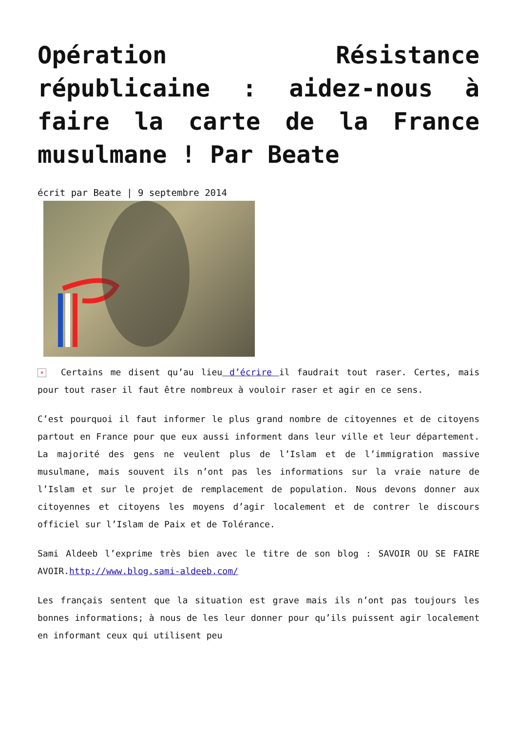Opération Résistance républicaine : aidez-nous à faire la carte de la France musulmane ! Par Beate
écrit par Beate | 9 septembre 2014
× Certains me disent qu’au lieu d’écrire il faudrait tout raser. Certes, mais pour tout raser il faut être nombreux à vouloir raser et agir en ce sens.
C’est pourquoi il faut informer le plus grand nombre de citoyennes et de citoyens partout en France pour que eux aussi informent dans leur ville et leur département. La majorité des gens ne veulent plus de l’Islam et de l’immigration massive musulmane, mais souvent ils n’ont pas les informations sur la vraie nature de l’Islam et sur le projet de remplacement de population. Nous devons donner aux citoyennes et citoyens les moyens d’agir localement et de contrer le discours officiel sur l’Islam de Paix et de Tolérance.
Sami Aldeeb l’exprime très bien avec le titre de son blog : SAVOIR OU SE FAIRE AVOIR.http://www.blog.sami-aldeeb.com/
Les français sentent que la situation est grave mais ils n’ont pas toujours les bonnes informations; à nous de les leur donner pour qu’ils puissent agir localement en informant ceux qui utilisent peu